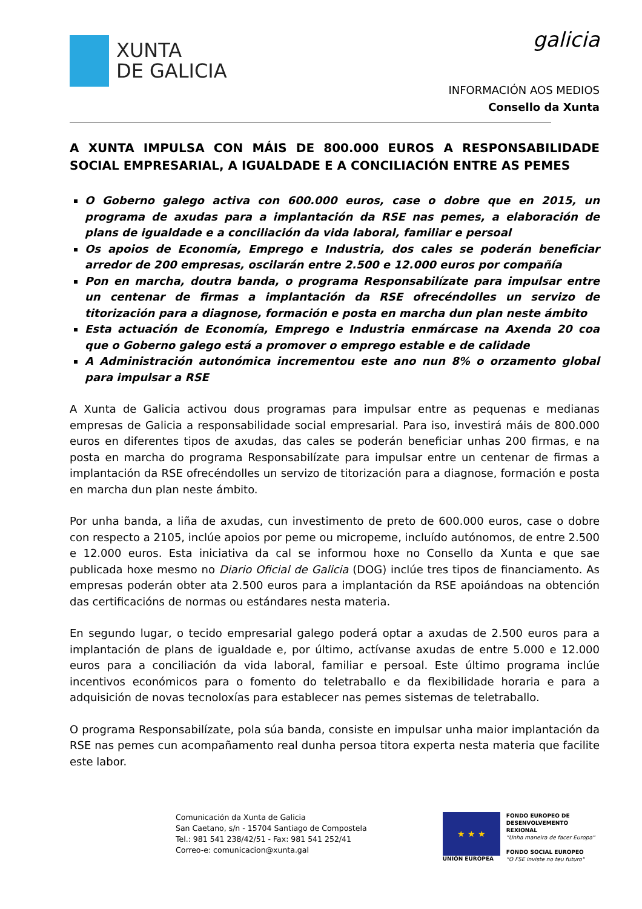XUNTA
DE GALICIA
galicia
INFORMACIÓN AOS MEDIOS
Consello da Xunta
A XUNTA IMPULSA CON MÁIS DE 800.000 EUROS A RESPONSABILIDADE SOCIAL EMPRESARIAL, A IGUALDADE E A CONCILIACIÓN ENTRE AS PEMES
O Goberno galego activa con 600.000 euros, case o dobre que en 2015, un programa de axudas para a implantación da RSE nas pemes, a elaboración de plans de igualdade e a conciliación da vida laboral, familiar e persoal
Os apoios de Economía, Emprego e Industria, dos cales se poderán beneficiar arredor de 200 empresas, oscilarán entre 2.500 e 12.000 euros por compañía
Pon en marcha, doutra banda, o programa Responsabilízate para impulsar entre un centenar de firmas a implantación da RSE ofrecéndolles un servizo de titorización para a diagnose, formación e posta en marcha dun plan neste ámbito
Esta actuación de Economía, Emprego e Industria enmárcase na Axenda 20 coa que o Goberno galego está a promover o emprego estable e de calidade
A Administración autonómica incrementou este ano nun 8% o orzamento global para impulsar a RSE
A Xunta de Galicia activou dous programas para impulsar entre as pequenas e medianas empresas de Galicia a responsabilidade social empresarial. Para iso, investirá máis de 800.000 euros en diferentes tipos de axudas, das cales se poderán beneficiar unhas 200 firmas, e na posta en marcha do programa Responsabilízate para impulsar entre un centenar de firmas a implantación da RSE ofrecéndolles un servizo de titorización para a diagnose, formación e posta en marcha dun plan neste ámbito.
Por unha banda, a liña de axudas, cun investimento de preto de 600.000 euros, case o dobre con respecto a 2105, inclúe apoios por peme ou micropeme, incluído autónomos, de entre 2.500 e 12.000 euros. Esta iniciativa da cal se informou hoxe no Consello da Xunta e que sae publicada hoxe mesmo no Diario Oficial de Galicia (DOG) inclúe tres tipos de financiamento. As empresas poderán obter ata 2.500 euros para a implantación da RSE apoiándoas na obtención das certificacións de normas ou estándares nesta materia.
En segundo lugar, o tecido empresarial galego poderá optar a axudas de 2.500 euros para a implantación de plans de igualdade e, por último, actívanse axudas de entre 5.000 e 12.000 euros para a conciliación da vida laboral, familiar e persoal. Este último programa inclúe incentivos económicos para o fomento do teletraballo e da flexibilidade horaria e para a adquisición de novas tecnoloxías para establecer nas pemes sistemas de teletraballo.
O programa Responsabilízate, pola súa banda, consiste en impulsar unha maior implantación da RSE nas pemes cun acompañamento real dunha persoa titora experta nesta materia que facilite este labor.
Comunicación da Xunta de Galicia
San Caetano, s/n - 15704 Santiago de Compostela
Tel.: 981 541 238/42/51 - Fax: 981 541 252/41
Correo-e: comunicacion@xunta.gal
★ ★ ★
UNIÓN EUROPEA
FONDO EUROPEO DE
DESENVOLVEMENTO REXIONAL
"Unha maneira de facer Europa"
FONDO SOCIAL EUROPEO
"O FSE inviste no teu futuro"